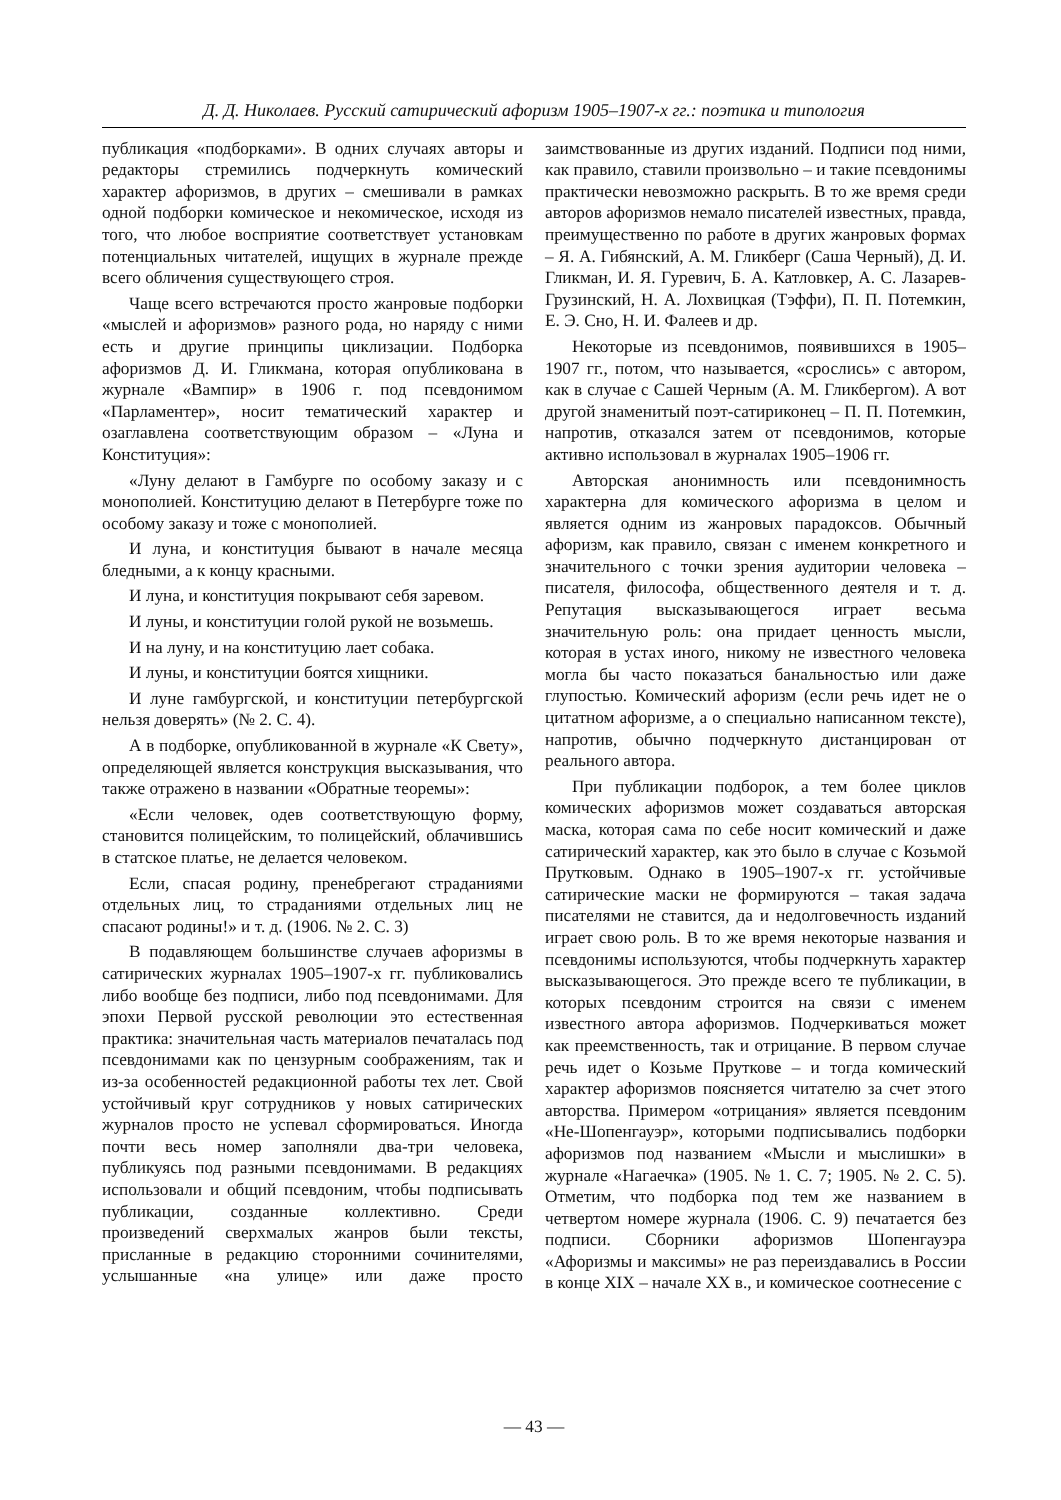Д. Д. Николаев. Русский сатирический афоризм 1905–1907-х гг.: поэтика и типология
публикация «подборками». В одних случаях авторы и редакторы стремились подчеркнуть комический характер афоризмов, в других – смешивали в рамках одной подборки комическое и некомическое, исходя из того, что любое восприятие соответствует установкам потенциальных читателей, ищущих в журнале прежде всего обличения существующего строя.
Чаще всего встречаются просто жанровые подборки «мыслей и афоризмов» разного рода, но наряду с ними есть и другие принципы циклизации. Подборка афоризмов Д. И. Гликмана, которая опубликована в журнале «Вампир» в 1906 г. под псевдонимом «Парламентер», носит тематический характер и озаглавлена соответствующим образом – «Луна и Конституция»:
«Луну делают в Гамбурге по особому заказу и с монополией. Конституцию делают в Петербурге тоже по особому заказу и тоже с монополией.
И луна, и конституция бывают в начале месяца бледными, а к концу красными.
И луна, и конституция покрывают себя заревом.
И луны, и конституции голой рукой не возьмешь.
И на луну, и на конституцию лает собака.
И луны, и конституции боятся хищники.
И луне гамбургской, и конституции петербургской нельзя доверять» (№ 2. С. 4).
А в подборке, опубликованной в журнале «К Свету», определяющей является конструкция высказывания, что также отражено в названии «Обратные теоремы»:
«Если человек, одев соответствующую форму, становится полицейским, то полицейский, облачившись в статское платье, не делается человеком.
Если, спасая родину, пренебрегают страданиями отдельных лиц, то страданиями отдельных лиц не спасают родины!» и т. д. (1906. № 2. С. 3)
В подавляющем большинстве случаев афоризмы в сатирических журналах 1905–1907-х гг. публиковались либо вообще без подписи, либо под псевдонимами. Для эпохи Первой русской революции это естественная практика: значительная часть материалов печаталась под псевдонимами как по цензурным соображениям, так и из-за особенностей редакционной работы тех лет. Свой устойчивый круг сотрудников у новых сатирических журналов просто не успевал сформироваться. Иногда почти весь номер заполняли два-три человека, публикуясь под разными псевдонимами. В редакциях использовали и общий псевдоним, чтобы подписывать публикации, созданные коллективно. Среди произведений сверхмалых жанров были тексты, присланные в редакцию сторонними сочинителями, услышанные «на улице» или даже просто заимствованные из других изданий. Подписи под ними, как правило, ставили произвольно – и такие псевдонимы практически невозможно раскрыть. В то же время среди авторов афоризмов немало писателей известных, правда, преимущественно по работе в других жанровых формах – Я. А. Гибянский, А. М. Гликберг (Саша Черный), Д. И. Гликман, И. Я. Гуревич, Б. А. Катловкер, А. С. Лазарев-Грузинский, Н. А. Лохвицкая (Тэффи), П. П. Потемкин, Е. Э. Сно, Н. И. Фалеев и др.
Некоторые из псевдонимов, появившихся в 1905–1907 гг., потом, что называется, «срослись» с автором, как в случае с Сашей Черным (А. М. Гликбергом). А вот другой знаменитый поэт-сатириконец – П. П. Потемкин, напротив, отказался затем от псевдонимов, которые активно использовал в журналах 1905–1906 гг.
Авторская анонимность или псевдонимность характерна для комического афоризма в целом и является одним из жанровых парадоксов. Обычный афоризм, как правило, связан с именем конкретного и значительного с точки зрения аудитории человека – писателя, философа, общественного деятеля и т. д. Репутация высказывающегося играет весьма значительную роль: она придает ценность мысли, которая в устах иного, никому не известного человека могла бы часто показаться банальностью или даже глупостью. Комический афоризм (если речь идет не о цитатном афоризме, а о специально написанном тексте), напротив, обычно подчеркнуто дистанцирован от реального автора.
При публикации подборок, а тем более циклов комических афоризмов может создаваться авторская маска, которая сама по себе носит комический и даже сатирический характер, как это было в случае с Козьмой Прутковым. Однако в 1905–1907-х гг. устойчивые сатирические маски не формируются – такая задача писателями не ставится, да и недолговечность изданий играет свою роль. В то же время некоторые названия и псевдонимы используются, чтобы подчеркнуть характер высказывающегося. Это прежде всего те публикации, в которых псевдоним строится на связи с именем известного автора афоризмов. Подчеркиваться может как преемственность, так и отрицание. В первом случае речь идет о Козьме Пруткове – и тогда комический характер афоризмов поясняется читателю за счет этого авторства. Примером «отрицания» является псевдоним «Не-Шопенгауэр», которыми подписывались подборки афоризмов под названием «Мысли и мыслишки» в журнале «Нагаечка» (1905. № 1. С. 7; 1905. № 2. С. 5). Отметим, что подборка под тем же названием в четвертом номере журнала (1906. С. 9) печатается без подписи. Сборники афоризмов Шопенгауэра «Афоризмы и максимы» не раз переиздавались в России в конце XIX – начале XX в., и комическое соотнесение с
— 43 —